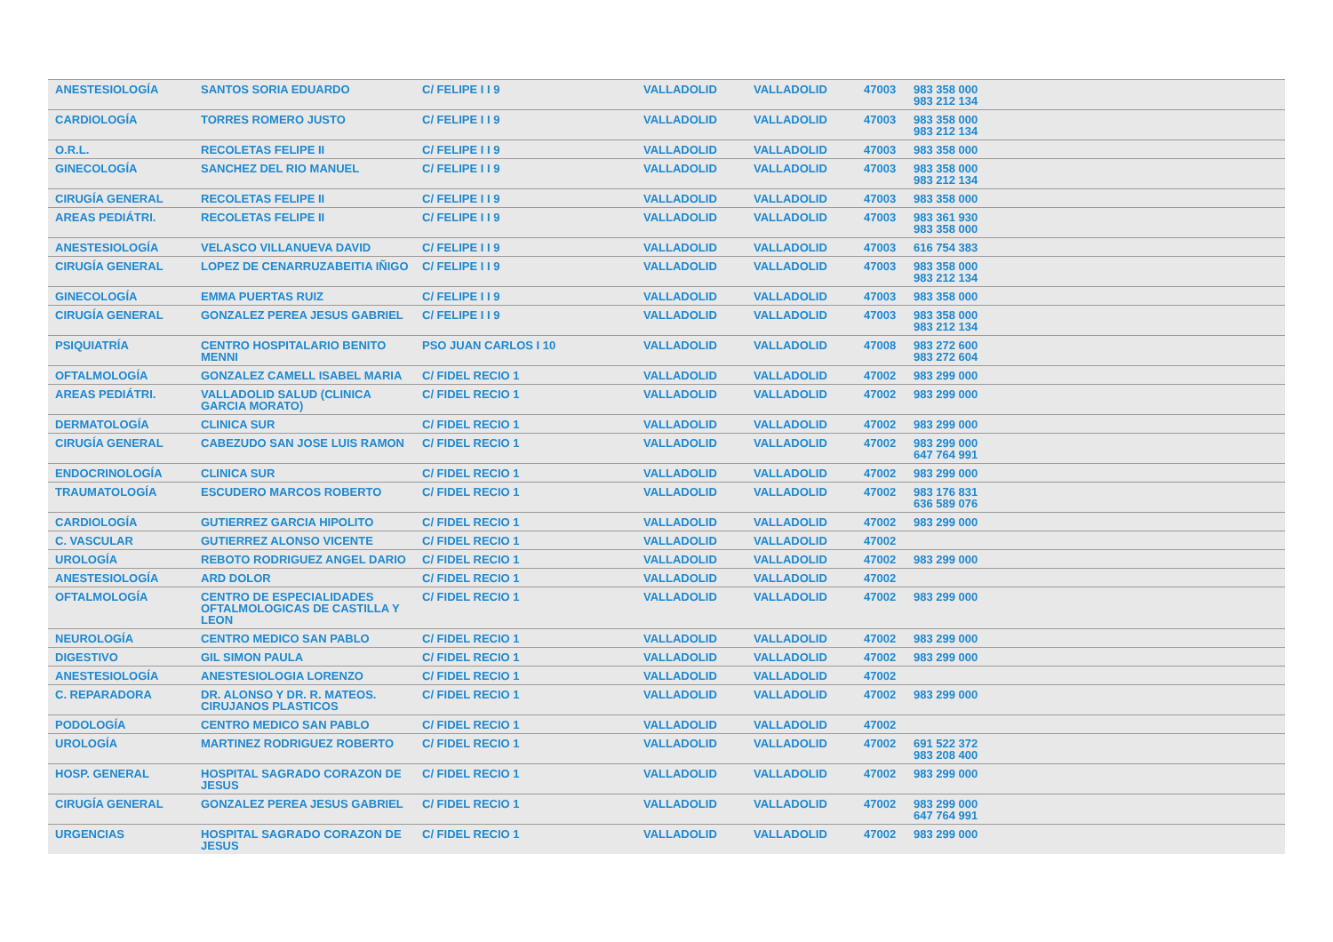| ANESTESIOLOGÍA | SANTOS SORIA EDUARDO | C/ FELIPE I I 9 | VALLADOLID | VALLADOLID | 47003 | 983 358 000 983 212 134 |
| CARDIOLOGÍA | TORRES ROMERO JUSTO | C/ FELIPE I I 9 | VALLADOLID | VALLADOLID | 47003 | 983 358 000 983 212 134 |
| O.R.L. | RECOLETAS FELIPE II | C/ FELIPE I I 9 | VALLADOLID | VALLADOLID | 47003 | 983 358 000 |
| GINECOLOGÍA | SANCHEZ DEL RIO MANUEL | C/ FELIPE I I 9 | VALLADOLID | VALLADOLID | 47003 | 983 358 000 983 212 134 |
| CIRUGÍA GENERAL | RECOLETAS FELIPE II | C/ FELIPE I I 9 | VALLADOLID | VALLADOLID | 47003 | 983 358 000 |
| AREAS PEDIÁTRI. | RECOLETAS FELIPE II | C/ FELIPE I I 9 | VALLADOLID | VALLADOLID | 47003 | 983 361 930 983 358 000 |
| ANESTESIOLOGÍA | VELASCO VILLANUEVA DAVID | C/ FELIPE I I 9 | VALLADOLID | VALLADOLID | 47003 | 616 754 383 |
| CIRUGÍA GENERAL | LOPEZ DE CENARRUZABEITIA IÑIGO | C/ FELIPE I I 9 | VALLADOLID | VALLADOLID | 47003 | 983 358 000 983 212 134 |
| GINECOLOGÍA | EMMA PUERTAS RUIZ | C/ FELIPE I I 9 | VALLADOLID | VALLADOLID | 47003 | 983 358 000 |
| CIRUGÍA GENERAL | GONZALEZ PEREA JESUS GABRIEL | C/ FELIPE I I 9 | VALLADOLID | VALLADOLID | 47003 | 983 358 000 983 212 134 |
| PSIQUIATRÍA | CENTRO HOSPITALARIO BENITO MENNI | PSO JUAN CARLOS I 10 | VALLADOLID | VALLADOLID | 47008 | 983 272 600 983 272 604 |
| OFTALMOLOGÍA | GONZALEZ CAMELL ISABEL MARIA | C/ FIDEL RECIO 1 | VALLADOLID | VALLADOLID | 47002 | 983 299 000 |
| AREAS PEDIÁTRI. | VALLADOLID SALUD (CLINICA GARCIA MORATO) | C/ FIDEL RECIO 1 | VALLADOLID | VALLADOLID | 47002 | 983 299 000 |
| DERMATOLOGÍA | CLINICA SUR | C/ FIDEL RECIO 1 | VALLADOLID | VALLADOLID | 47002 | 983 299 000 |
| CIRUGÍA GENERAL | CABEZUDO SAN JOSE LUIS RAMON | C/ FIDEL RECIO 1 | VALLADOLID | VALLADOLID | 47002 | 983 299 000 647 764 991 |
| ENDOCRINOLOGÍA | CLINICA SUR | C/ FIDEL RECIO 1 | VALLADOLID | VALLADOLID | 47002 | 983 299 000 |
| TRAUMATOLOGÍA | ESCUDERO MARCOS ROBERTO | C/ FIDEL RECIO 1 | VALLADOLID | VALLADOLID | 47002 | 983 176 831 636 589 076 |
| CARDIOLOGÍA | GUTIERREZ GARCIA HIPOLITO | C/ FIDEL RECIO 1 | VALLADOLID | VALLADOLID | 47002 | 983 299 000 |
| C. VASCULAR | GUTIERREZ ALONSO VICENTE | C/ FIDEL RECIO 1 | VALLADOLID | VALLADOLID | 47002 | |
| UROLOGÍA | REBOTO RODRIGUEZ ANGEL DARIO | C/ FIDEL RECIO 1 | VALLADOLID | VALLADOLID | 47002 | 983 299 000 |
| ANESTESIOLOGÍA | ARD DOLOR | C/ FIDEL RECIO 1 | VALLADOLID | VALLADOLID | 47002 | |
| OFTALMOLOGÍA | CENTRO DE ESPECIALIDADES OFTALMOLOGICAS DE CASTILLA Y LEON | C/ FIDEL RECIO 1 | VALLADOLID | VALLADOLID | 47002 | 983 299 000 |
| NEUROLOGÍA | CENTRO MEDICO SAN PABLO | C/ FIDEL RECIO 1 | VALLADOLID | VALLADOLID | 47002 | 983 299 000 |
| DIGESTIVO | GIL SIMON PAULA | C/ FIDEL RECIO 1 | VALLADOLID | VALLADOLID | 47002 | 983 299 000 |
| ANESTESIOLOGÍA | ANESTESIOLOGIA LORENZO | C/ FIDEL RECIO 1 | VALLADOLID | VALLADOLID | 47002 | |
| C. REPARADORA | DR. ALONSO Y DR. R. MATEOS. CIRUJANOS PLASTICOS | C/ FIDEL RECIO 1 | VALLADOLID | VALLADOLID | 47002 | 983 299 000 |
| PODOLOGÍA | CENTRO MEDICO SAN PABLO | C/ FIDEL RECIO 1 | VALLADOLID | VALLADOLID | 47002 | |
| UROLOGÍA | MARTINEZ RODRIGUEZ ROBERTO | C/ FIDEL RECIO 1 | VALLADOLID | VALLADOLID | 47002 | 691 522 372 983 208 400 |
| HOSP. GENERAL | HOSPITAL SAGRADO CORAZON DE JESUS | C/ FIDEL RECIO 1 | VALLADOLID | VALLADOLID | 47002 | 983 299 000 |
| CIRUGÍA GENERAL | GONZALEZ PEREA JESUS GABRIEL | C/ FIDEL RECIO 1 | VALLADOLID | VALLADOLID | 47002 | 983 299 000 647 764 991 |
| URGENCIAS | HOSPITAL SAGRADO CORAZON DE JESUS | C/ FIDEL RECIO 1 | VALLADOLID | VALLADOLID | 47002 | 983 299 000 |